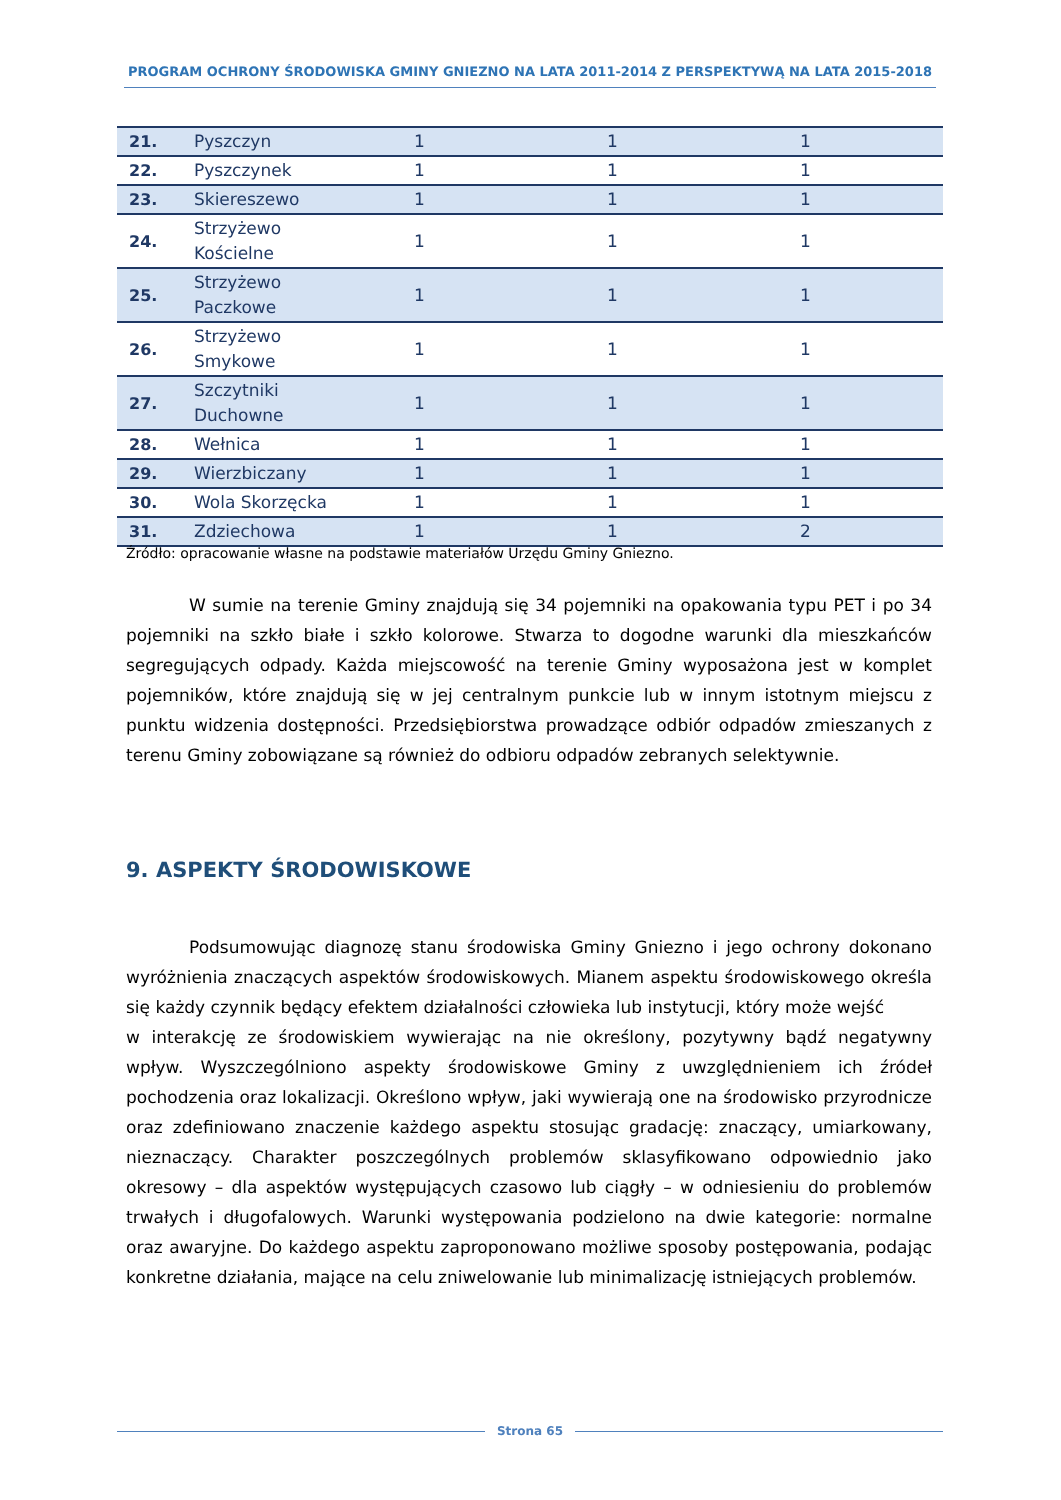PROGRAM OCHRONY ŚRODOWISKA GMINY GNIEZNO NA LATA 2011-2014 Z PERSPEKTYWĄ NA LATA 2015-2018
| 21. | Pyszczyn | 1 | 1 | 1 |
| 22. | Pyszczynek | 1 | 1 | 1 |
| 23. | Skiereszewo | 1 | 1 | 1 |
| 24. | Strzyżewo Kościelne | 1 | 1 | 1 |
| 25. | Strzyżewo Paczkowe | 1 | 1 | 1 |
| 26. | Strzyżewo Smykowe | 1 | 1 | 1 |
| 27. | Szczytniki Duchowne | 1 | 1 | 1 |
| 28. | Wełnica | 1 | 1 | 1 |
| 29. | Wierzbiczany | 1 | 1 | 1 |
| 30. | Wola Skorzęcka | 1 | 1 | 1 |
| 31. | Zdziechowa | 1 | 1 | 2 |
Źródło: opracowanie własne na podstawie materiałów Urzędu Gminy Gniezno.
W sumie na terenie Gminy znajdują się 34 pojemniki na opakowania typu PET i po 34 pojemniki na szkło białe i szkło kolorowe. Stwarza to dogodne warunki dla mieszkańców segregujących odpady. Każda miejscowość na terenie Gminy wyposażona jest w komplet pojemników, które znajdują się w jej centralnym punkcie lub w innym istotnym miejscu z punktu widzenia dostępności. Przedsiębiorstwa prowadzące odbiór odpadów zmieszanych z terenu Gminy zobowiązane są również do odbioru odpadów zebranych selektywnie.
9. ASPEKTY ŚRODOWISKOWE
Podsumowując diagnozę stanu środowiska Gminy Gniezno i jego ochrony dokonano wyróżnienia znaczących aspektów środowiskowych. Mianem aspektu środowiskowego określa się każdy czynnik będący efektem działalności człowieka lub instytucji, który może wejść
w interakcję ze środowiskiem wywierając na nie określony, pozytywny bądź negatywny wpływ. Wyszczególniono aspekty środowiskowe Gminy z uwzględnieniem ich źródeł pochodzenia oraz lokalizacji. Określono wpływ, jaki wywierają one na środowisko przyrodnicze oraz zdefiniowano znaczenie każdego aspektu stosując gradację: znaczący, umiarkowany, nieznaczący. Charakter poszczególnych problemów sklasyfikowano odpowiednio jako okresowy – dla aspektów występujących czasowo lub ciągły – w odniesieniu do problemów trwałych i długofalowych. Warunki występowania podzielono na dwie kategorie: normalne oraz awaryjne. Do każdego aspektu zaproponowano możliwe sposoby postępowania, podając konkretne działania, mające na celu zniwelowanie lub minimalizację istniejących problemów.
Strona 65